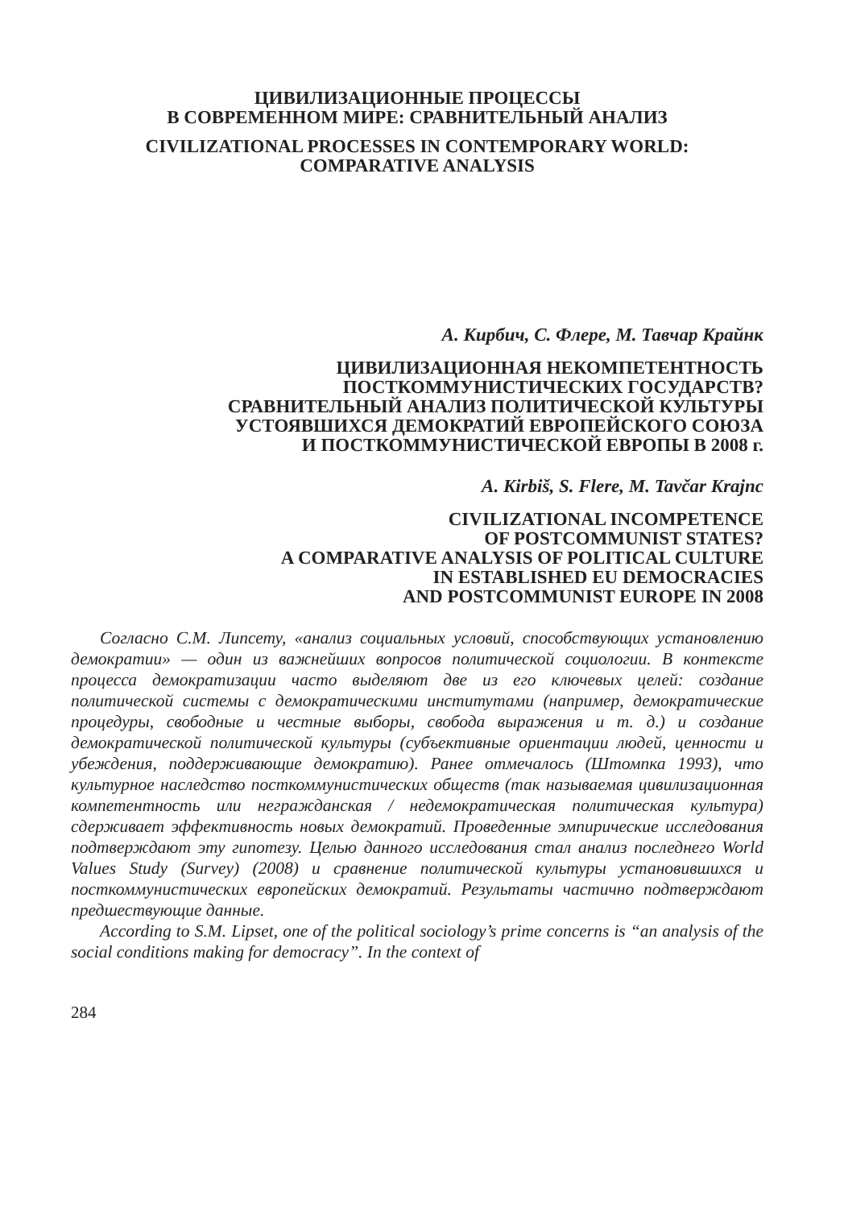ЦИВИЛИЗАЦИОННЫЕ ПРОЦЕССЫ
В СОВРЕМЕННОМ МИРЕ: СРАВНИТЕЛЬНЫЙ АНАЛИЗ
CIVILIZATIONAL PROCESSES IN CONTEMPORARY WORLD:
COMPARATIVE ANALYSIS
А. Кирбич, С. Флере, М. Тавчар Крайнк
ЦИВИЛИЗАЦИОННАЯ НЕКОМПЕТЕНТНОСТЬ
ПОСТКОММУНИСТИЧЕСКИХ ГОСУДАРСТВ?
СРАВНИТЕЛЬНЫЙ АНАЛИЗ ПОЛИТИЧЕСКОЙ КУЛЬТУРЫ
УСТОЯВШИХСЯ ДЕМОКРАТИЙ ЕВРОПЕЙСКОГО СОЮЗА
И ПОСТКОММУНИСТИЧЕСКОЙ ЕВРОПЫ В 2008 г.
A. Kirbiš, S. Flere, M. Tavčar Krajnc
CIVILIZATIONAL INCOMPETENCE
OF POSTCOMMUNIST STATES?
A COMPARATIVE ANALYSIS OF POLITICAL CULTURE
IN ESTABLISHED EU DEMOCRACIES
AND POSTCOMMUNIST EUROPE IN 2008
Согласно С.М. Липсету, «анализ социальных условий, способствующих установлению демократии» — один из важнейших вопросов политической социологии. В контексте процесса демократизации часто выделяют две из его ключевых целей: создание политической системы с демократическими институтами (например, демократические процедуры, свободные и честные выборы, свобода выражения и т. д.) и создание демократической политической культуры (субъективные ориентации людей, ценности и убеждения, поддерживающие демократию). Ранее отмечалось (Штомпка 1993), что культурное наследство посткоммунистических обществ (так называемая цивилизационная компетентность или негражданская / недемократическая политическая культура) сдерживает эффективность новых демократий. Проведенные эмпирические исследования подтверждают эту гипотезу. Целью данного исследования стал анализ последнего World Values Study (Survey) (2008) и сравнение политической культуры установившихся и посткоммунистических европейских демократий. Результаты частично подтверждают предшествующие данные.
According to S.M. Lipset, one of the political sociology’s prime concerns is “an analysis of the social conditions making for democracy”. In the context of
284